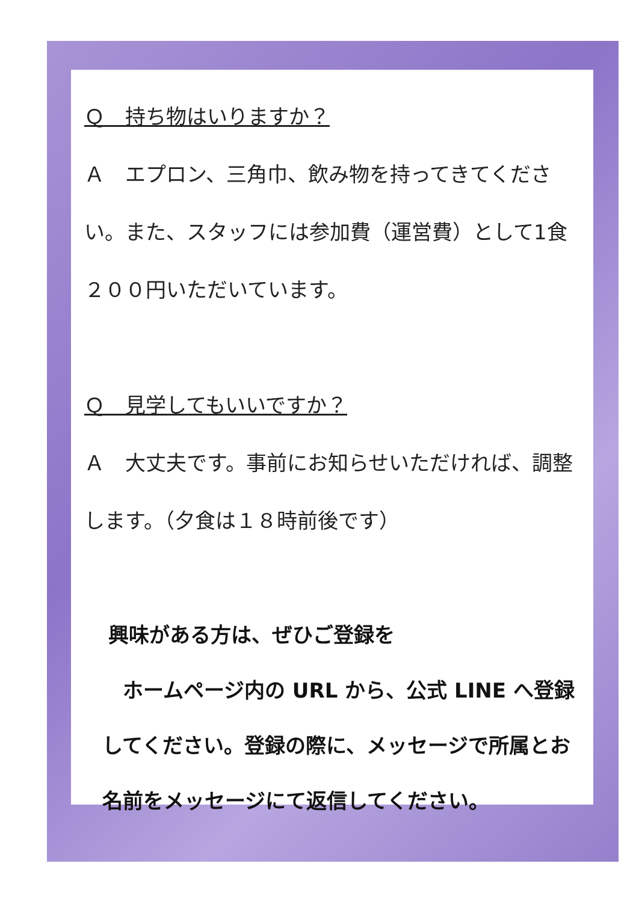Ｑ　持ち物はいりますか？
Ａ　エプロン、三角巾、飲み物を持ってきてください。また、スタッフには参加費（運営費）として1食２００円いただいています。
Ｑ　見学してもいいですか？
Ａ　大丈夫です。事前にお知らせいただければ、調整します。（夕食は１８時前後です）
興味がある方は、ぜひご登録を
　ホームページ内の URL から、公式 LINE へ登録してください。登録の際に、メッセージで所属とお名前をメッセージにて返信してください。